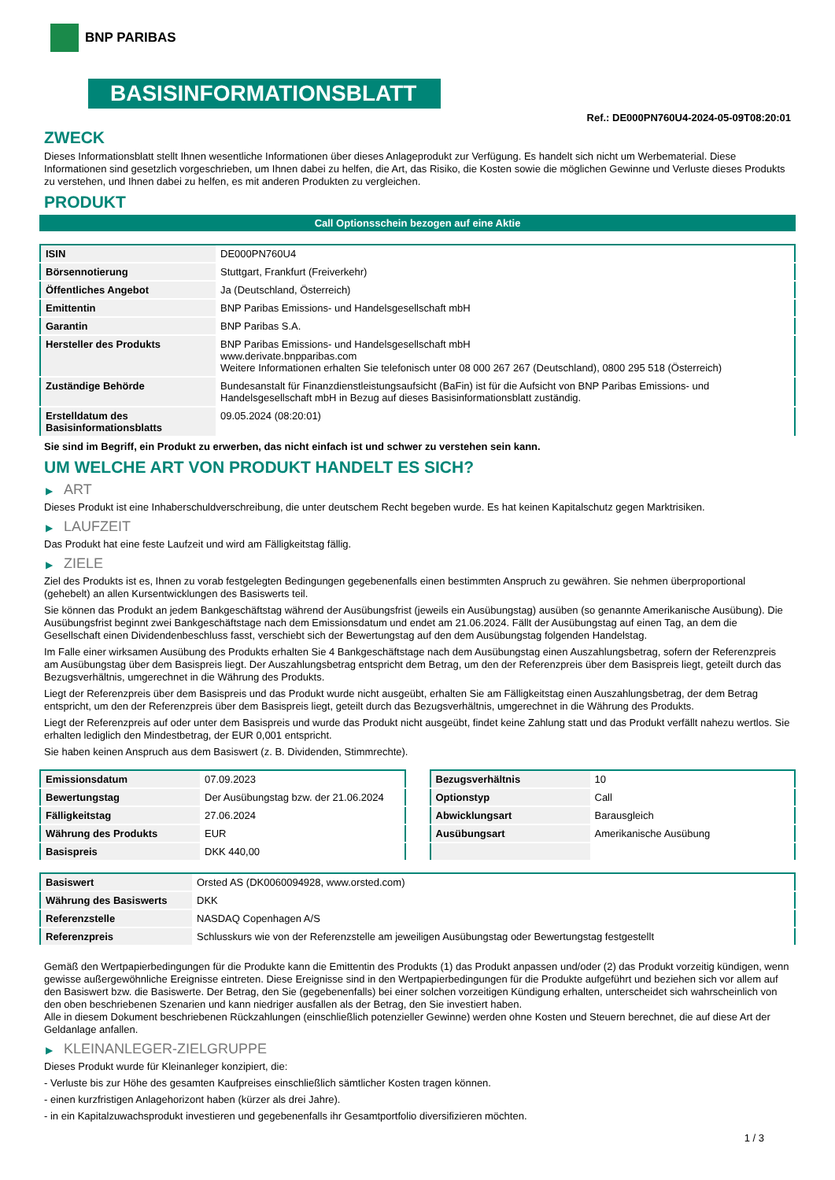BNP PARIBAS
BASISINFORMATIONSBLATT
Ref.: DE000PN760U4-2024-05-09T08:20:01
ZWECK
Dieses Informationsblatt stellt Ihnen wesentliche Informationen über dieses Anlageprodukt zur Verfügung. Es handelt sich nicht um Werbematerial. Diese Informationen sind gesetzlich vorgeschrieben, um Ihnen dabei zu helfen, die Art, das Risiko, die Kosten sowie die möglichen Gewinne und Verluste dieses Produkts zu verstehen, und Ihnen dabei zu helfen, es mit anderen Produkten zu vergleichen.
PRODUKT
Call Optionsschein bezogen auf eine Aktie
| ISIN | DE000PN760U4 |
| Börsennotierung | Stuttgart, Frankfurt (Freiverkehr) |
| Öffentliches Angebot | Ja (Deutschland, Österreich) |
| Emittentin | BNP Paribas Emissions- und Handelsgesellschaft mbH |
| Garantin | BNP Paribas S.A. |
| Hersteller des Produkts | BNP Paribas Emissions- und Handelsgesellschaft mbH www.derivate.bnpparibas.com Weitere Informationen erhalten Sie telefonisch unter 08 000 267 267 (Deutschland), 0800 295 518 (Österreich) |
| Zuständige Behörde | Bundesanstalt für Finanzdienstleistungsaufsicht (BaFin) ist für die Aufsicht von BNP Paribas Emissions- und Handelsgesellschaft mbH in Bezug auf dieses Basisinformationsblatt zuständig. |
| Erstelldatum des Basisinformationsblatts | 09.05.2024 (08:20:01) |
Sie sind im Begriff, ein Produkt zu erwerben, das nicht einfach ist und schwer zu verstehen sein kann.
UM WELCHE ART VON PRODUKT HANDELT ES SICH?
▶ ART
Dieses Produkt ist eine Inhaberschuldverschreibung, die unter deutschem Recht begeben wurde. Es hat keinen Kapitalschutz gegen Marktrisiken.
▶ LAUFZEIT
Das Produkt hat eine feste Laufzeit und wird am Fälligkeitstag fällig.
▶ ZIELE
Ziel des Produkts ist es, Ihnen zu vorab festgelegten Bedingungen gegebenenfalls einen bestimmten Anspruch zu gewähren. Sie nehmen überproportional (gehebelt) an allen Kursentwicklungen des Basiswerts teil.
Sie können das Produkt an jedem Bankgeschäftstag während der Ausübungsfrist (jeweils ein Ausübungstag) ausüben (so genannte Amerikanische Ausübung). Die Ausübungsfrist beginnt zwei Bankgeschäftstage nach dem Emissionsdatum und endet am 21.06.2024. Fällt der Ausübungstag auf einen Tag, an dem die Gesellschaft einen Dividendenbeschluss fasst, verschiebt sich der Bewertungstag auf den dem Ausübungstag folgenden Handelstag.
Im Falle einer wirksamen Ausübung des Produkts erhalten Sie 4 Bankgeschäftstage nach dem Ausübungstag einen Auszahlungsbetrag, sofern der Referenzpreis am Ausübungstag über dem Basispreis liegt. Der Auszahlungsbetrag entspricht dem Betrag, um den der Referenzpreis über dem Basispreis liegt, geteilt durch das Bezugsverhältnis, umgerechnet in die Währung des Produkts.
Liegt der Referenzpreis über dem Basispreis und das Produkt wurde nicht ausgeübt, erhalten Sie am Fälligkeitstag einen Auszahlungsbetrag, der dem Betrag entspricht, um den der Referenzpreis über dem Basispreis liegt, geteilt durch das Bezugsverhältnis, umgerechnet in die Währung des Produkts.
Liegt der Referenzpreis auf oder unter dem Basispreis und wurde das Produkt nicht ausgeübt, findet keine Zahlung statt und das Produkt verfällt nahezu wertlos. Sie erhalten lediglich den Mindestbetrag, der EUR 0,001 entspricht.
Sie haben keinen Anspruch aus dem Basiswert (z. B. Dividenden, Stimmrechte).
| Emissionsdatum | 07.09.2023 |
| Bewertungstag | Der Ausübungstag bzw. der 21.06.2024 |
| Fälligkeitstag | 27.06.2024 |
| Währung des Produkts | EUR |
| Basispreis | DKK 440,00 |
| Bezugsverhältnis | 10 |
| Optionstyp | Call |
| Abwicklungsart | Barausgleich |
| Ausübungsart | Amerikanische Ausübung |
| Basiswert | Orsted AS (DK0060094928, www.orsted.com) |
| Währung des Basiswerts | DKK |
| Referenzstelle | NASDAQ Copenhagen A/S |
| Referenzpreis | Schlusskurs wie von der Referenzstelle am jeweiligen Ausübungstag oder Bewertungstag festgestellt |
Gemäß den Wertpapierbedingungen für die Produkte kann die Emittentin des Produkts (1) das Produkt anpassen und/oder (2) das Produkt vorzeitig kündigen, wenn gewisse außergewöhnliche Ereignisse eintreten. Diese Ereignisse sind in den Wertpapierbedingungen für die Produkte aufgeführt und beziehen sich vor allem auf den Basiswert bzw. die Basiswerte. Der Betrag, den Sie (gegebenenfalls) bei einer solchen vorzeitigen Kündigung erhalten, unterscheidet sich wahrscheinlich von den oben beschriebenen Szenarien und kann niedriger ausfallen als der Betrag, den Sie investiert haben.
Alle in diesem Dokument beschriebenen Rückzahlungen (einschließlich potenzieller Gewinne) werden ohne Kosten und Steuern berechnet, die auf diese Art der Geldanlage anfallen.
▶ KLEINANLEGER-ZIELGRUPPE
Dieses Produkt wurde für Kleinanleger konzipiert, die:
- Verluste bis zur Höhe des gesamten Kaufpreises einschließlich sämtlicher Kosten tragen können.
- einen kurzfristigen Anlagehorizont haben (kürzer als drei Jahre).
- in ein Kapitalzuwachsprodukt investieren und gegebenenfalls ihr Gesamtportfolio diversifizieren möchten.
1 / 3